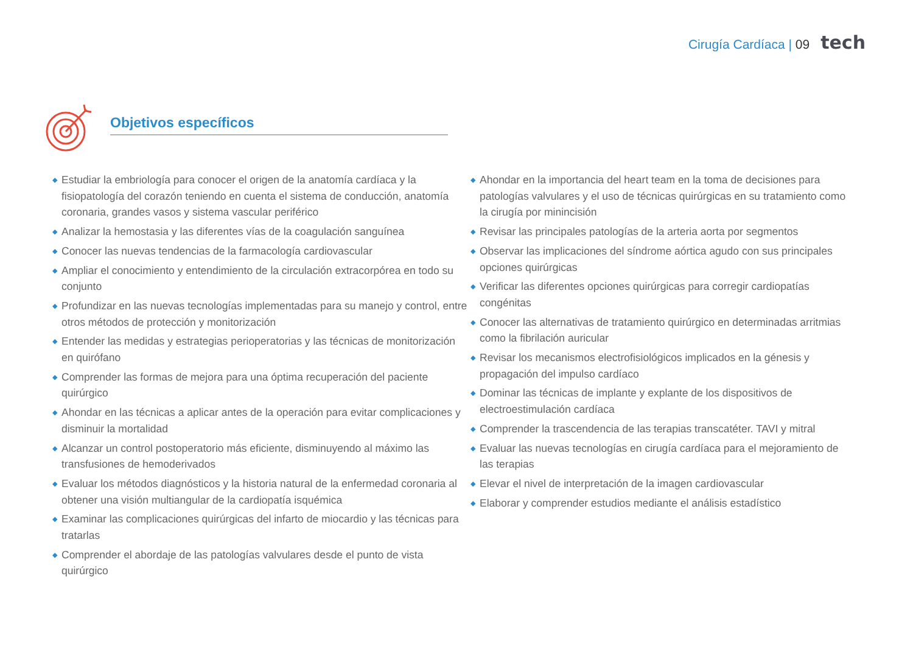Cirugía Cardíaca | 09 tech
Objetivos específicos
◆ Estudiar la embriología para conocer el origen de la anatomía cardíaca y la fisiopatología del corazón teniendo en cuenta el sistema de conducción, anatomía coronaria, grandes vasos y sistema vascular periférico
◆ Analizar la hemostasia y las diferentes vías de la coagulación sanguínea
◆ Conocer las nuevas tendencias de la farmacología cardiovascular
◆ Ampliar el conocimiento y entendimiento de la circulación extracorpórea en todo su conjunto
◆ Profundizar en las nuevas tecnologías implementadas para su manejo y control, entre otros métodos de protección y monitorización
◆ Entender las medidas y estrategias perioperatorias y las técnicas de monitorización en quirófano
◆ Comprender las formas de mejora para una óptima recuperación del paciente quirúrgico
◆ Ahondar en las técnicas a aplicar antes de la operación para evitar complicaciones y disminuir la mortalidad
◆ Alcanzar un control postoperatorio más eficiente, disminuyendo al máximo las transfusiones de hemoderivados
◆ Evaluar los métodos diagnósticos y la historia natural de la enfermedad coronaria al obtener una visión multiangular de la cardiopatía isquémica
◆ Examinar las complicaciones quirúrgicas del infarto de miocardio y las técnicas para tratarlas
◆ Comprender el abordaje de las patologías valvulares desde el punto de vista quirúrgico
◆ Ahondar en la importancia del heart team en la toma de decisiones para patologías valvulares y el uso de técnicas quirúrgicas en su tratamiento como la cirugía por minincisión
◆ Revisar las principales patologías de la arteria aorta por segmentos
◆ Observar las implicaciones del síndrome aórtica agudo con sus principales opciones quirúrgicas
◆ Verificar las diferentes opciones quirúrgicas para corregir cardiopatías congénitas
◆ Conocer las alternativas de tratamiento quirúrgico en determinadas arritmias como la fibrilación auricular
◆ Revisar los mecanismos electrofisiológicos implicados en la génesis y propagación del impulso cardíaco
◆ Dominar las técnicas de implante y explante de los dispositivos de electroestimulación cardíaca
◆ Comprender la trascendencia de las terapias transcatéter. TAVI y mitral
◆ Evaluar las nuevas tecnologías en cirugía cardíaca para el mejoramiento de las terapias
◆ Elevar el nivel de interpretación de la imagen cardiovascular
◆ Elaborar y comprender estudios mediante el análisis estadístico